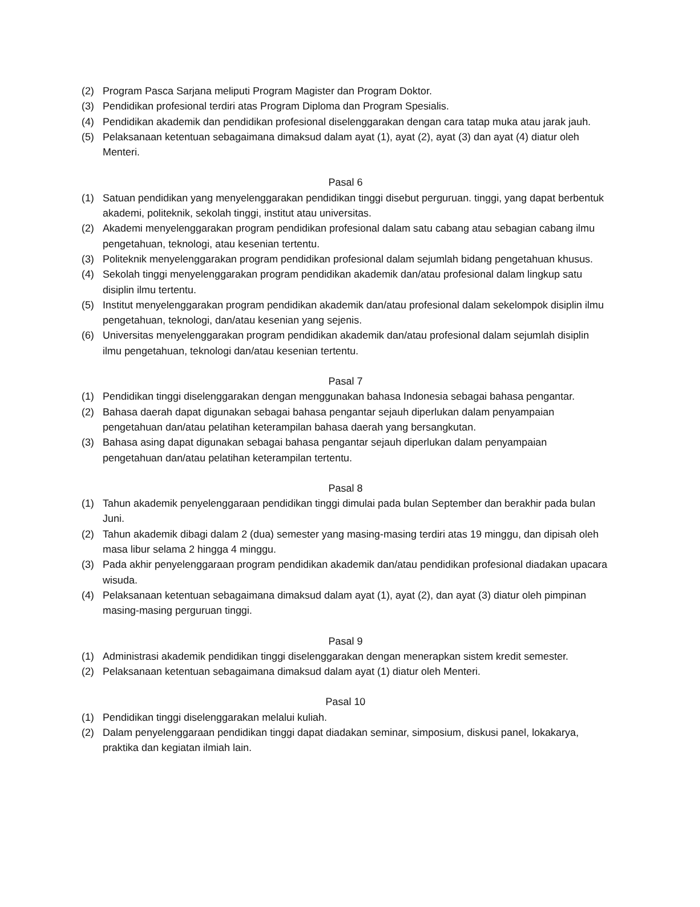(2) Program Pasca Sarjana meliputi Program Magister dan Program Doktor.
(3) Pendidikan profesional terdiri atas Program Diploma dan Program Spesialis.
(4) Pendidikan akademik dan pendidikan profesional diselenggarakan dengan cara tatap muka atau jarak jauh.
(5) Pelaksanaan ketentuan sebagaimana dimaksud dalam ayat (1), ayat (2), ayat (3) dan ayat (4) diatur oleh Menteri.
Pasal 6
(1) Satuan pendidikan yang menyelenggarakan pendidikan tinggi disebut perguruan. tinggi, yang dapat berbentuk akademi, politeknik, sekolah tinggi, institut atau universitas.
(2) Akademi menyelenggarakan program pendidikan profesional dalam satu cabang atau sebagian cabang ilmu pengetahuan, teknologi, atau kesenian tertentu.
(3) Politeknik menyelenggarakan program pendidikan profesional dalam sejumlah bidang pengetahuan khusus.
(4) Sekolah tinggi menyelenggarakan program pendidikan akademik dan/atau profesional dalam lingkup satu disiplin ilmu tertentu.
(5) Institut menyelenggarakan program pendidikan akademik dan/atau profesional dalam sekelompok disiplin ilmu pengetahuan, teknologi, dan/atau kesenian yang sejenis.
(6) Universitas menyelenggarakan program pendidikan akademik dan/atau profesional dalam sejumlah disiplin ilmu pengetahuan, teknologi dan/atau kesenian tertentu.
Pasal 7
(1) Pendidikan tinggi diselenggarakan dengan menggunakan bahasa Indonesia sebagai bahasa pengantar.
(2) Bahasa daerah dapat digunakan sebagai bahasa pengantar sejauh diperlukan dalam penyampaian pengetahuan dan/atau pelatihan keterampilan bahasa daerah yang bersangkutan.
(3) Bahasa asing dapat digunakan sebagai bahasa pengantar sejauh diperlukan dalam penyampaian pengetahuan dan/atau pelatihan keterampilan tertentu.
Pasal 8
(1) Tahun akademik penyelenggaraan pendidikan tinggi dimulai pada bulan September dan berakhir pada bulan Juni.
(2) Tahun akademik dibagi dalam 2 (dua) semester yang masing-masing terdiri atas 19 minggu, dan dipisah oleh masa libur selama 2 hingga 4 minggu.
(3) Pada akhir penyelenggaraan program pendidikan akademik dan/atau pendidikan profesional diadakan upacara wisuda.
(4) Pelaksanaan ketentuan sebagaimana dimaksud dalam ayat (1), ayat (2), dan ayat (3) diatur oleh pimpinan masing-masing perguruan tinggi.
Pasal 9
(1) Administrasi akademik pendidikan tinggi diselenggarakan dengan menerapkan sistem kredit semester.
(2) Pelaksanaan ketentuan sebagaimana dimaksud dalam ayat (1) diatur oleh Menteri.
Pasal 10
(1) Pendidikan tinggi diselenggarakan melalui kuliah.
(2) Dalam penyelenggaraan pendidikan tinggi dapat diadakan seminar, simposium, diskusi panel, lokakarya, praktika dan kegiatan ilmiah lain.